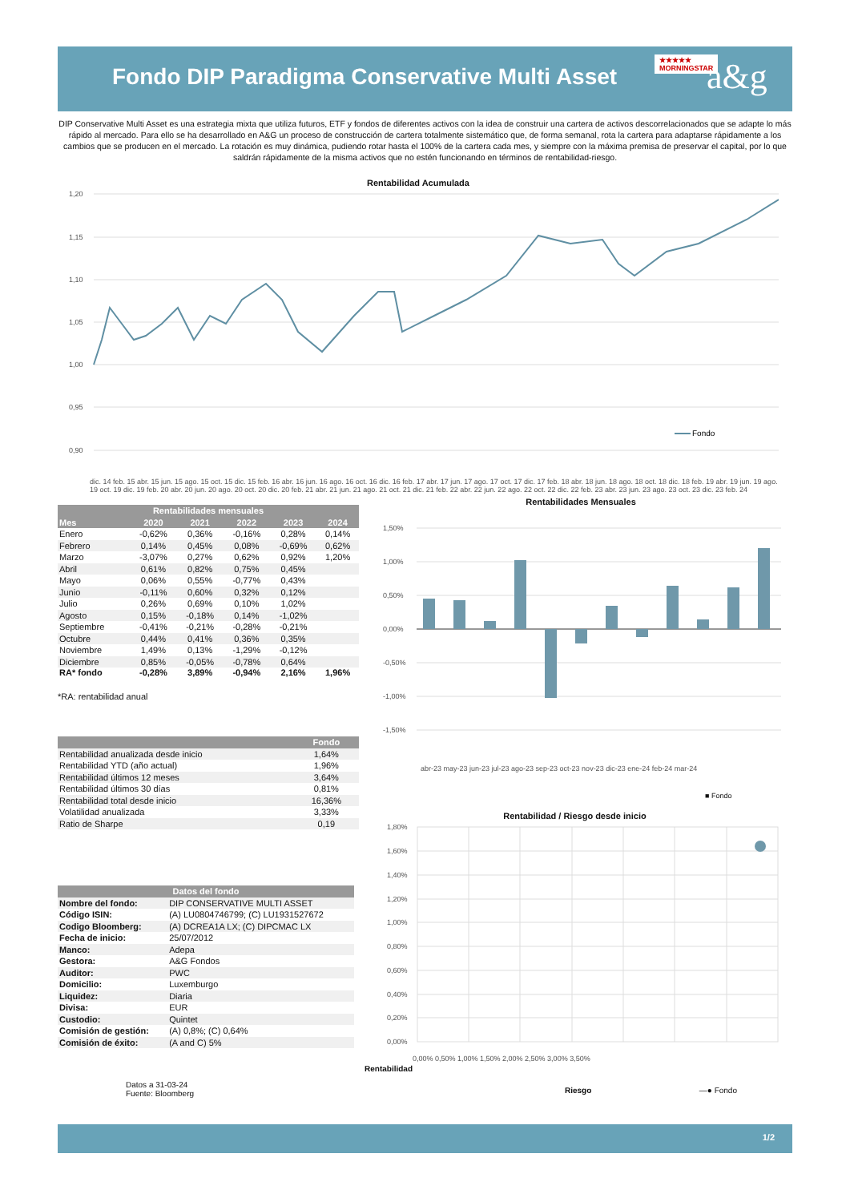Fondo DIP Paradigma Conservative Multi Asset
★★★★★
MORNINGSTAR
a&g
DIP Conservative Multi Asset es una estrategia mixta que utiliza futuros, ETF y fondos de diferentes activos con la idea de construir una cartera de activos descorrelacionados que se adapte lo más rápido al mercado. Para ello se ha desarrollado en A&G un proceso de construcción de cartera totalmente sistemático que, de forma semanal, rota la cartera para adaptarse rápidamente a los cambios que se producen en el mercado. La rotación es muy dinámica, pudiendo rotar hasta el 100% de la cartera cada mes, y siempre con la máxima premisa de preservar el capital, por lo que saldrán rápidamente de la misma activos que no estén funcionando en términos de rentabilidad-riesgo.
Rentabilidad Acumulada
1,20
1,15
1,10
1,05
1,00
0,95
0,90
Fondo
dic. 14 feb. 15 abr. 15 jun. 15 ago. 15 oct. 15 dic. 15 feb. 16 abr. 16 jun. 16 ago. 16 oct. 16 dic. 16 feb. 17 abr. 17 jun. 17 ago. 17 oct. 17 dic. 17 feb. 18 abr. 18 jun. 18 ago. 18 oct. 18 dic. 18 feb. 19 abr. 19 jun. 19 ago. 19 oct. 19 dic. 19 feb. 20 abr. 20 jun. 20 ago. 20 oct. 20 dic. 20 feb. 21 abr. 21 jun. 21 ago. 21 oct. 21 dic. 21 feb. 22 abr. 22 jun. 22 ago. 22 oct. 22 dic. 22 feb. 23 abr. 23 jun. 23 ago. 23 oct. 23 dic. 23 feb. 24
| Rentabilidades mensuales | | | | | |
| --- | --- | --- | --- | --- | --- |
| Mes | 2020 | 2021 | 2022 | 2023 | 2024 |
| Enero | -0,62% | 0,36% | -0,16% | 0,28% | 0,14% |
| Febrero | 0,14% | 0,45% | 0,08% | -0,69% | 0,62% |
| Marzo | -3,07% | 0,27% | 0,62% | 0,92% | 1,20% |
| Abril | 0,61% | 0,82% | 0,75% | 0,45% | |
| Mayo | 0,06% | 0,55% | -0,77% | 0,43% | |
| Junio | -0,11% | 0,60% | 0,32% | 0,12% | |
| Julio | 0,26% | 0,69% | 0,10% | 1,02% | |
| Agosto | 0,15% | -0,18% | 0,14% | -1,02% | |
| Septiembre | -0,41% | -0,21% | -0,28% | -0,21% | |
| Octubre | 0,44% | 0,41% | 0,36% | 0,35% | |
| Noviembre | 1,49% | 0,13% | -1,29% | -0,12% | |
| Diciembre | 0,85% | -0,05% | -0,78% | 0,64% | |
| RA* fondo | -0,28% | 3,89% | -0,94% | 2,16% | 1,96% |
*RA: rentabilidad anual
| | Fondo | |
| --- | --- | --- |
| Rentabilidad anualizada desde inicio | 1,64% | |
| Rentabilidad YTD (año actual) | 1,96% | |
| Rentabilidad últimos 12 meses | 3,64% | |
| Rentabilidad últimos 30 días | 0,81% | |
| Rentabilidad total desde inicio | 16,36% | |
| Volatilidad anualizada | 3,33% | |
| Ratio de Sharpe | 0,19 | |
| Datos del fondo | |
| --- | --- |
| Nombre del fondo: | DIP CONSERVATIVE MULTI ASSET |
| Código ISIN: | (A) LU0804746799; (C) LU1931527672 |
| Codigo Bloomberg: | (A) DCREA1A LX; (C) DIPCMAC LX |
| Fecha de inicio: | 25/07/2012 |
| Manco: | Adepa |
| Gestora: | A&G Fondos |
| Auditor: | PWC |
| Domicilio: | Luxemburgo |
| Liquidez: | Diaria |
| Divisa: | EUR |
| Custodio: | Quintet |
| Comisión de gestión: | (A) 0,8%; (C) 0,64% |
| Comisión de éxito: | (A and C) 5% |
Datos a 31-03-24
Fuente: Bloomberg
Rentabilidades Mensuales
1,50%
1,00%
0,50%
0,00%
-0,50%
-1,00%
-1,50%
abr-23 may-23 jun-23 jul-23 ago-23 sep-23 oct-23 nov-23 dic-23 ene-24 feb-24 mar-24
■ Fondo
Rentabilidad / Riesgo desde inicio
1,80%
1,60%
1,40%
1,20%
1,00%
0,80%
0,60%
0,40%
0,20%
0,00%
0,00% 0,50% 1,00% 1,50% 2,00% 2,50% 3,00% 3,50%
Rentabilidad
Riesgo —● Fondo
1/2